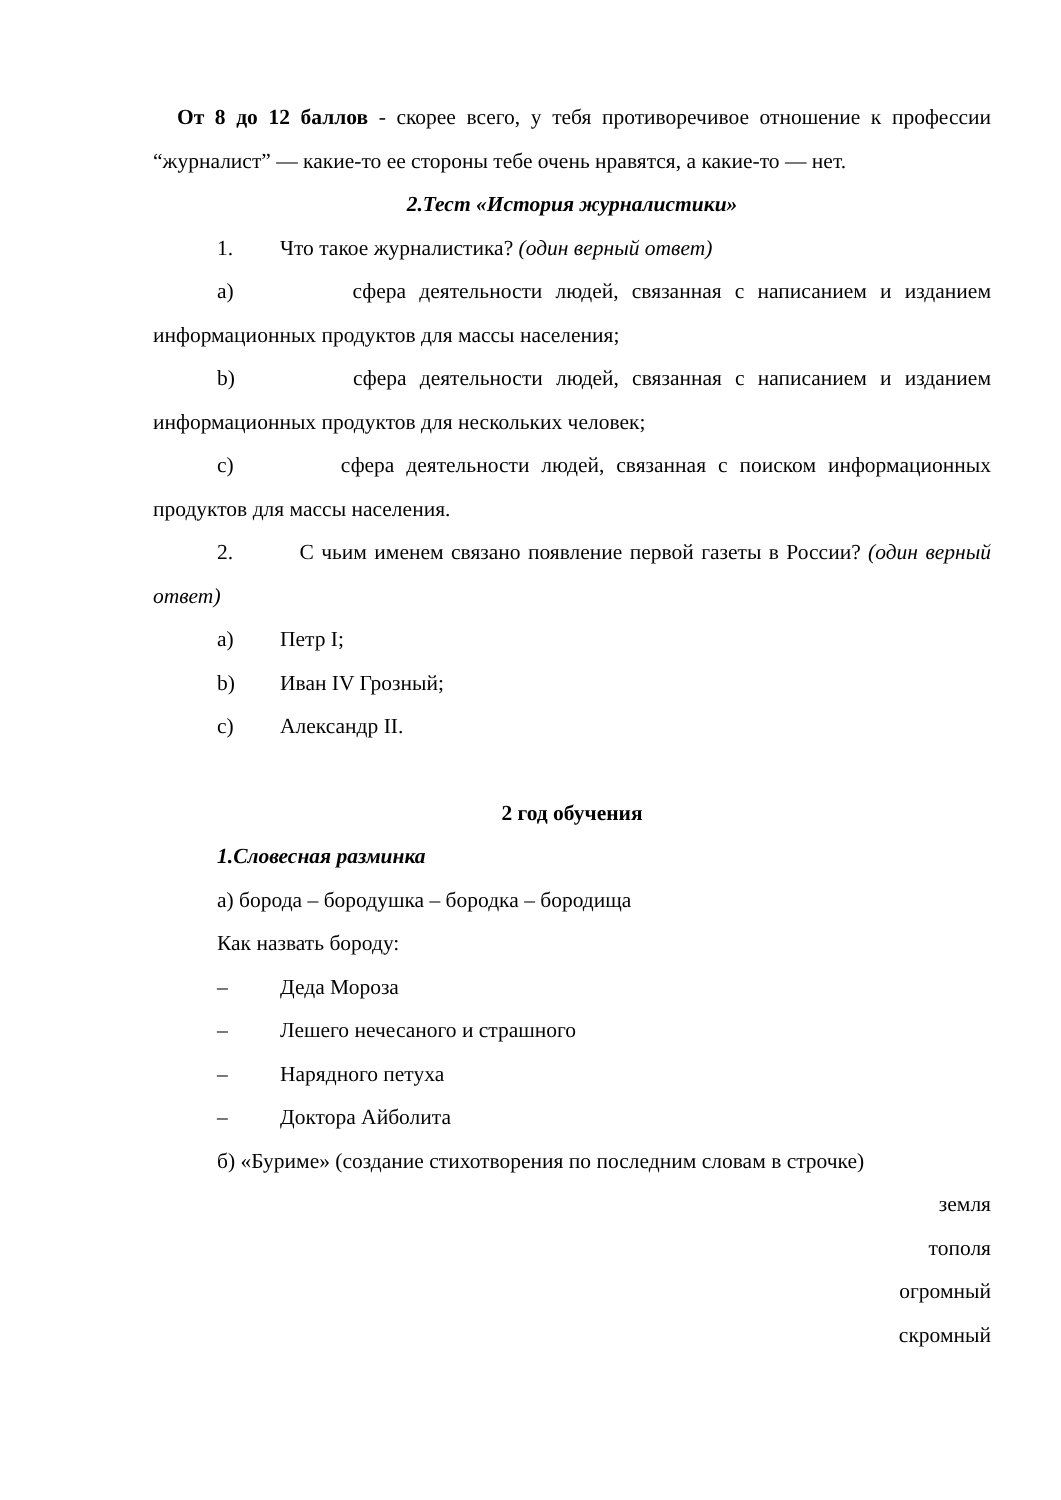От 8 до 12 баллов - скорее всего, у тебя противоречивое отношение к профессии “журналист” — какие-то ее стороны тебе очень нравятся, а какие-то — нет.
2.Тест «История журналистики»
1. Что такое журналистика? (один верный ответ)
a) сфера деятельности людей, связанная с написанием и изданием информационных продуктов для массы населения;
b) сфера деятельности людей, связанная с написанием и изданием информационных продуктов для нескольких человек;
c) сфера деятельности людей, связанная с поиском информационных продуктов для массы населения.
2. С чьим именем связано появление первой газеты в России? (один верный ответ)
a) Петр I;
b) Иван IV Грозный;
c) Александр II.
2 год обучения
1. Словесная разминка
а) борода – бородушка – бородка – бородища
Как назвать бороду:
– Деда Мороза
– Лешего нечесаного и страшного
– Нарядного петуха
– Доктора Айболита
б) «Буриме» (создание стихотворения по последним словам в строчке)
земля
тополя
огромный
скромный